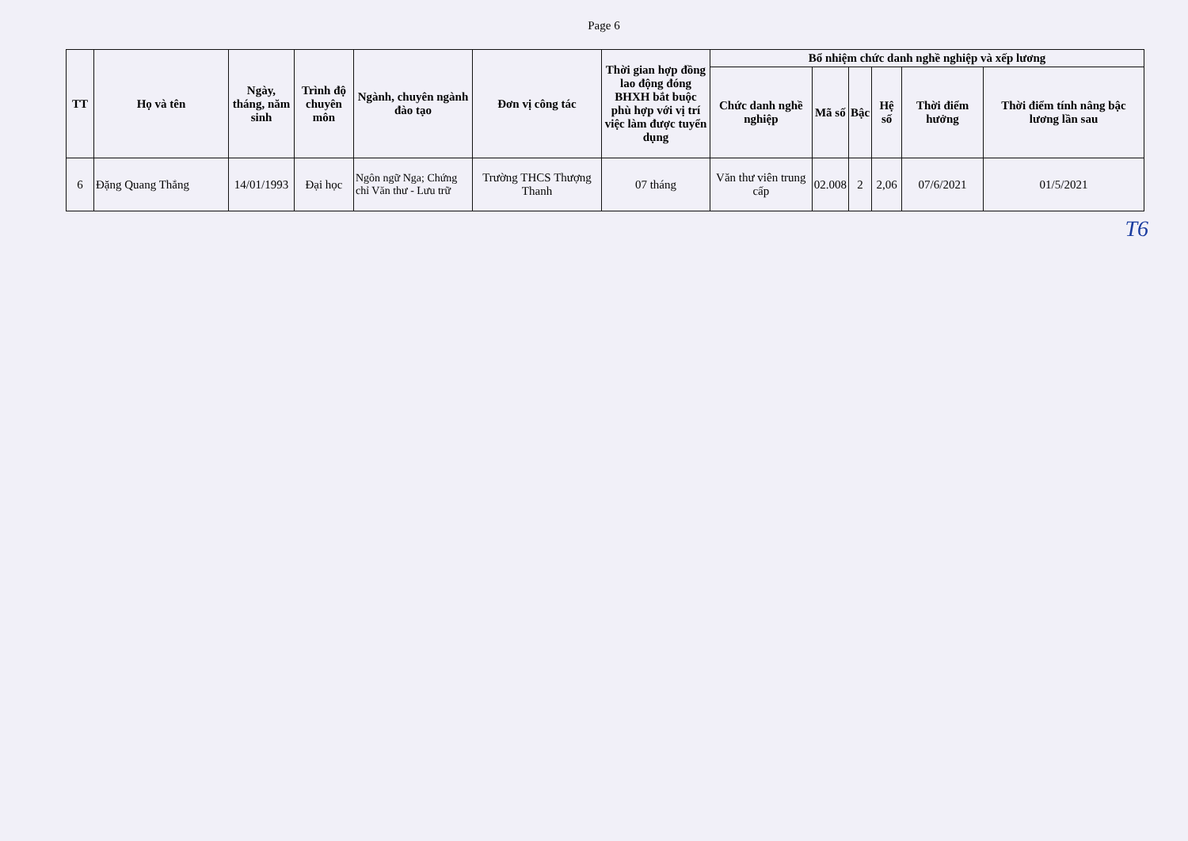Page 6
| TT | Họ và tên | Ngày, tháng, năm sinh | Trình độ chuyên môn | Ngành, chuyên ngành đào tạo | Đơn vị công tác | Thời gian hợp đồng lao động đóng BHXH bắt buộc phù hợp với vị trí việc làm được tuyển dụng | Bổ nhiệm chức danh nghề nghiệp và xếp lương | | | | | |
| --- | --- | --- | --- | --- | --- | --- | --- | --- | --- | --- | --- | --- |
| | | | | | | | Chức danh nghề nghiệp | Mã số | Bậc | Hệ số | Thời điểm hưởng | Thời điểm tính nâng bậc lương lần sau |
| 6 | Đặng Quang Thắng | 14/01/1993 | Đại học | Ngôn ngữ Nga; Chứng chỉ Văn thư - Lưu trữ | Trường THCS Thượng Thanh | 07 tháng | Văn thư viên trung cấp | 02.008 | 2 | 2,06 | 07/6/2021 | 01/5/2021 |
T6